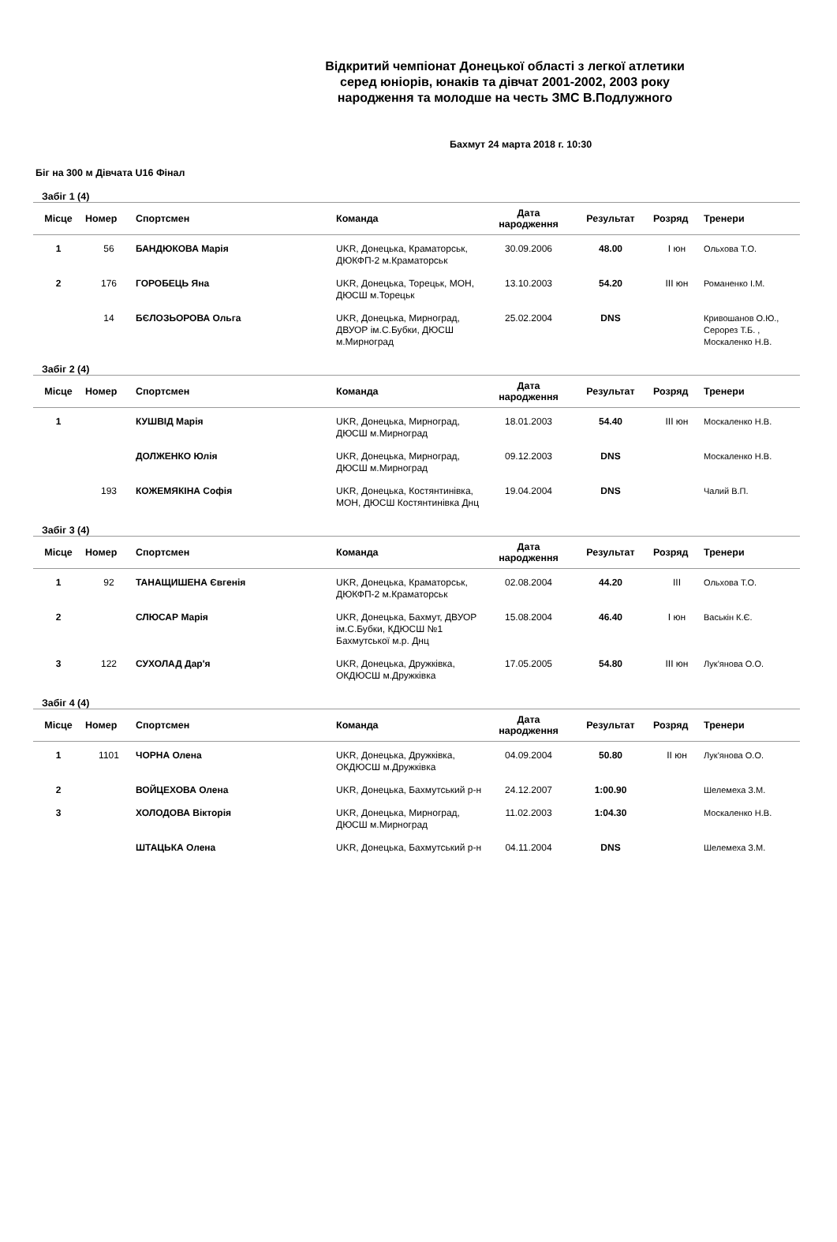Відкритий чемпіонат Донецької області з легкої атлетики
серед юніорів, юнаків та дівчат 2001-2002, 2003 року
народження та молодше на честь ЗМС В.Подлужного
Бахмут 24 марта 2018 г. 10:30
Біг на 300 м Дівчата U16 Фінал
Забіг 1 (4)
| Місце | Номер | Спортсмен | Команда | Дата народження | Результат | Розряд | Тренери |
| --- | --- | --- | --- | --- | --- | --- | --- |
| 1 | 56 | БАНДЮКОВА Марія | UKR, Донецька, Краматорськ, ДЮКФП-2 м.Краматорськ | 30.09.2006 | 48.00 | I юн | Ольхова Т.О. |
| 2 | 176 | ГОРОБЕЦЬ Яна | UKR, Донецька, Торецьк, МОН, ДЮСШ м.Торецьк | 13.10.2003 | 54.20 | III юн | Романенко І.М. |
| | 14 | БЄЛОЗЬОРОВА Ольга | UKR, Донецька, Мирноград, ДВУОР ім.С.Бубки, ДЮСШ м.Мирноград | 25.02.2004 | DNS | | Кривошанов О.Ю., Серорез Т.Б. , Москаленко Н.В. |
Забіг 2 (4)
| Місце | Номер | Спортсмен | Команда | Дата народження | Результат | Розряд | Тренери |
| --- | --- | --- | --- | --- | --- | --- | --- |
| 1 | | КУШВІД Марія | UKR, Донецька, Мирноград, ДЮСШ м.Мирноград | 18.01.2003 | 54.40 | III юн | Москаленко Н.В. |
| | | ДОЛЖЕНКО Юлія | UKR, Донецька, Мирноград, ДЮСШ м.Мирноград | 09.12.2003 | DNS | | Москаленко Н.В. |
| | 193 | КОЖЕМЯКІНА Софія | UKR, Донецька, Костянтинівка, МОН, ДЮСШ Костянтинівка Днц | 19.04.2004 | DNS | | Чалий В.П. |
Забіг 3 (4)
| Місце | Номер | Спортсмен | Команда | Дата народження | Результат | Розряд | Тренери |
| --- | --- | --- | --- | --- | --- | --- | --- |
| 1 | 92 | ТАНАЩИШЕНА Євгенія | UKR, Донецька, Краматорськ, ДЮКФП-2 м.Краматорськ | 02.08.2004 | 44.20 | III | Ольхова Т.О. |
| 2 | | СЛЮСАР Марія | UKR, Донецька, Бахмут, ДВУОР ім.С.Бубки, КДЮСШ №1 Бахмутської м.р. Днц | 15.08.2004 | 46.40 | I юн | Васькін К.Є. |
| 3 | 122 | СУХОЛАД Дар'я | UKR, Донецька, Дружківка, ОКДЮСШ м.Дружківка | 17.05.2005 | 54.80 | III юн | Лук'янова О.О. |
Забіг 4 (4)
| Місце | Номер | Спортсмен | Команда | Дата народження | Результат | Розряд | Тренери |
| --- | --- | --- | --- | --- | --- | --- | --- |
| 1 | 1101 | ЧОРНА Олена | UKR, Донецька, Дружківка, ОКДЮСШ м.Дружківка | 04.09.2004 | 50.80 | II юн | Лук'янова О.О. |
| 2 | | ВОЙЦЕХОВА Олена | UKR, Донецька, Бахмутський р-н | 24.12.2007 | 1:00.90 | | Шелемеха З.М. |
| 3 | | ХОЛОДОВА Вікторія | UKR, Донецька, Мирноград, ДЮСШ м.Мирноград | 11.02.2003 | 1:04.30 | | Москаленко Н.В. |
| | | ШТАЦЬКА Олена | UKR, Донецька, Бахмутський р-н | 04.11.2004 | DNS | | Шелемеха З.М. |